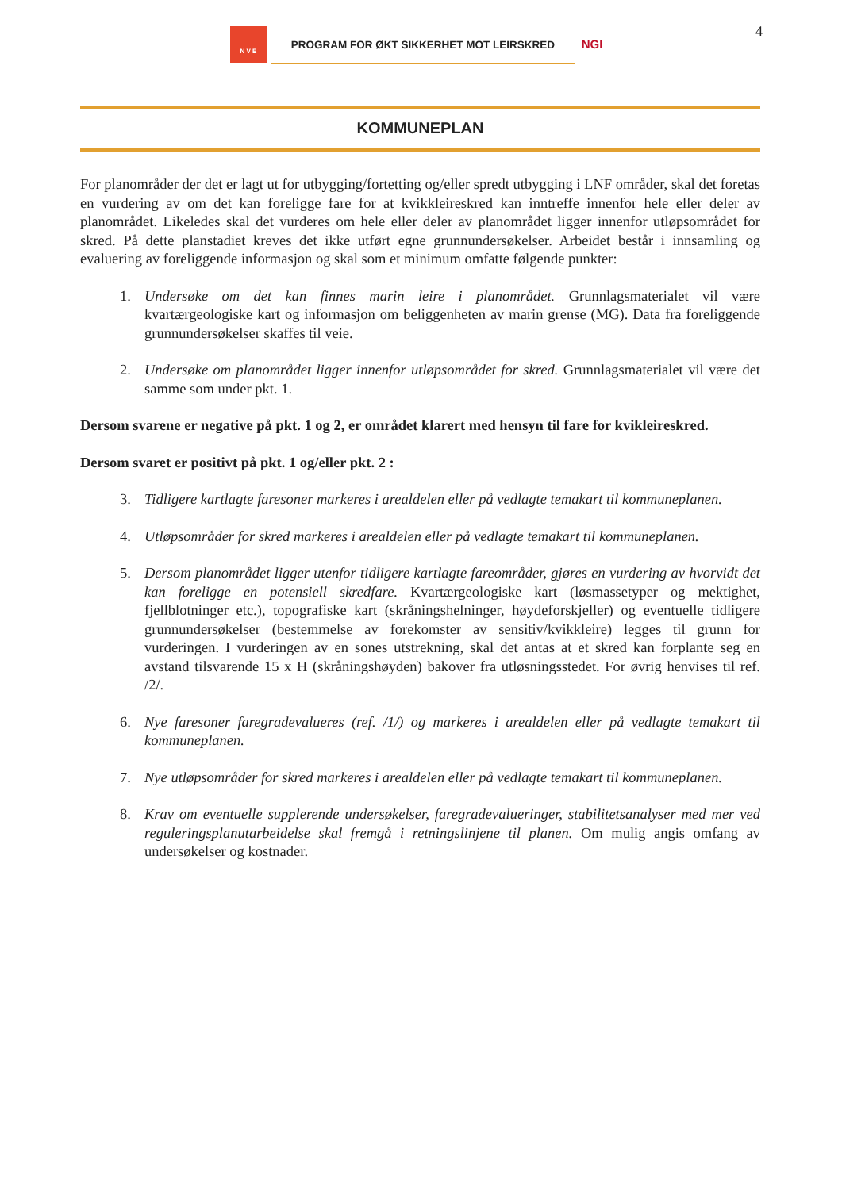N V E
PROGRAM FOR ØKT SIKKERHET MOT LEIRSKRED
NGI
4
KOMMUNEPLAN
For planområder der det er lagt ut for utbygging/fortetting og/eller spredt utbygging i LNF områder, skal det foretas en vurdering av om det kan foreligge fare for at kvikkleireskred kan inntreffe innenfor hele eller deler av planområdet. Likeledes skal det vurderes om hele eller deler av planområdet ligger innenfor utløpsområdet for skred. På dette planstadiet kreves det ikke utført egne grunnundersøkelser. Arbeidet består i innsamling og evaluering av foreliggende informasjon og skal som et minimum omfatte følgende punkter:
1. Undersøke om det kan finnes marin leire i planområdet. Grunnlagsmaterialet vil være kvartærgeologiske kart og informasjon om beliggenheten av marin grense (MG). Data fra foreliggende grunnundersøkelser skaffes til veie.
2. Undersøke om planområdet ligger innenfor utløpsområdet for skred. Grunnlagsmaterialet vil være det samme som under pkt. 1.
Dersom svarene er negative på pkt. 1 og 2, er området klarert med hensyn til fare for kvikleireskred.
Dersom svaret er positivt på pkt. 1 og/eller pkt. 2 :
3. Tidligere kartlagte faresoner markeres i arealdelen eller på vedlagte temakart til kommuneplanen.
4. Utløpsområder for skred markeres i arealdelen eller på vedlagte temakart til kommuneplanen.
5. Dersom planområdet ligger utenfor tidligere kartlagte fareområder, gjøres en vurdering av hvorvidt det kan foreligge en potensiell skredfare. Kvartærgeologiske kart (løsmassetyper og mektighet, fjellblotninger etc.), topografiske kart (skråningshelninger, høydeforskjeller) og eventuelle tidligere grunnundersøkelser (bestemmelse av forekomster av sensitiv/kvikkleire) legges til grunn for vurderingen. I vurderingen av en sones utstrekning, skal det antas at et skred kan forplante seg en avstand tilsvarende 15 x H (skråningshøyden) bakover fra utløsningsstedet. For øvrig henvises til ref. /2/.
6. Nye faresoner faregradevalueres (ref. /1/) og markeres i arealdelen eller på vedlagte temakart til kommuneplanen.
7. Nye utløpsområder for skred markeres i arealdelen eller på vedlagte temakart til kommuneplanen.
8. Krav om eventuelle supplerende undersøkelser, faregradevalueringer, stabilitetsanalyser med mer ved reguleringsplanutarbeidelse skal fremgå i retningslinjene til planen. Om mulig angis omfang av undersøkelser og kostnader.